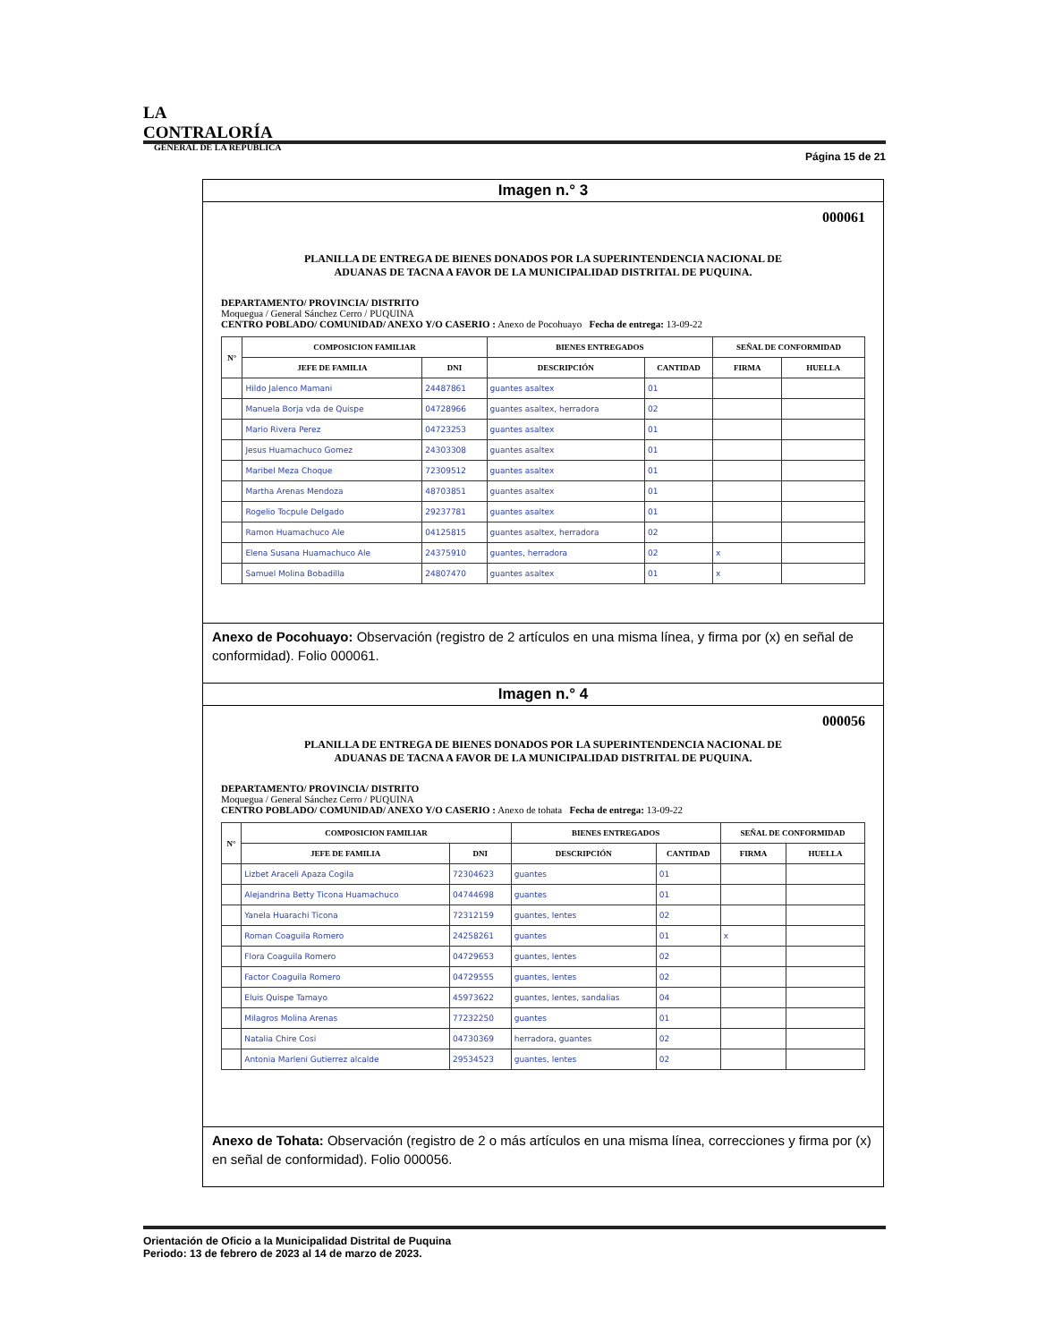LA CONTRALORÍA
GENERAL DE LA REPÚBLICA
Página 15 de 21
Imagen n.° 3
000061
PLANILLA DE ENTREGA DE BIENES DONADOS POR LA SUPERINTENDENCIA NACIONAL DE ADUANAS DE TACNA A FAVOR DE LA MUNICIPALIDAD DISTRITAL DE PUQUINA.
DEPARTAMENTO/ PROVINCIA/ DISTRITO
Moquegua / General Sánchez Cerro / PUQUINA
CENTRO POBLADO/ COMUNIDAD/ ANEXO Y/O CASERIO : Anexo de Pocohuayo Fecha de entrega: 13-09-22
| N° | COMPOSICION FAMILIAR | | BIENES ENTREGADOS | | SEÑAL DE CONFORMIDAD | |
| --- | --- | --- | --- | --- | --- | --- |
| | JEFE DE FAMILIA | DNI | DESCRIPCIÓN | CANTIDAD | FIRMA | HUELLA |
| | Hildo Jalenco Mamani | 24487861 | guantes asaltex | 01 | | |
| | Manuela Borja vda de Quispe | 04728966 | guantes asaltex, herradora | 02 | | |
| | Mario Rivera Perez | 04723253 | guantes asaltex | 01 | | |
| | Jesus Huamachuco Gomez | 24303308 | guantes asaltex | 01 | | |
| | Maribel Meza Choque | 72309512 | guantes asaltex | 01 | | |
| | Martha Arenas Mendoza | 48703851 | guantes asaltex | 01 | | |
| | Rogelio Tocpule Delgado | 29237781 | guantes asaltex | 01 | | |
| | Ramon Huamachuco Ale | 04125815 | guantes asaltex, herradora | 02 | | |
| | Elena Susana Huamachuco Ale | 24375910 | guantes, herradora | 02 | x | |
| | Samuel Molina Bobadilla | 24807470 | guantes asaltex | 01 | x | |
Anexo de Pocohuayo: Observación (registro de 2 artículos en una misma línea, y firma por (x) en señal de conformidad). Folio 000061.
Imagen n.° 4
000056
PLANILLA DE ENTREGA DE BIENES DONADOS POR LA SUPERINTENDENCIA NACIONAL DE ADUANAS DE TACNA A FAVOR DE LA MUNICIPALIDAD DISTRITAL DE PUQUINA.
DEPARTAMENTO/ PROVINCIA/ DISTRITO
Moquegua / General Sánchez Cerro / PUQUINA
CENTRO POBLADO/ COMUNIDAD/ ANEXO Y/O CASERIO : Anexo de tohata Fecha de entrega: 13-09-22
| N° | COMPOSICION FAMILIAR | | BIENES ENTREGADOS | | SEÑAL DE CONFORMIDAD | |
| --- | --- | --- | --- | --- | --- | --- |
| | JEFE DE FAMILIA | DNI | DESCRIPCIÓN | CANTIDAD | FIRMA | HUELLA |
| | Lizbet Araceli Apaza Cogila | 72304623 | guantes | 01 | | |
| | Alejandrina Betty Ticona Huamachuco | 04744698 | guantes | 01 | | |
| | Yanela Huarachi Ticona | 72312159 | guantes, lentes | 02 | | |
| | Roman Coaguila Romero | 24258261 | guantes | 01 | x | |
| | Flora Coaguila Romero | 04729653 | guantes, lentes | 02 | | |
| | Factor Coaguila Romero | 04729555 | guantes, lentes | 02 | | |
| | Eluis Quispe Tamayo | 45973622 | guantes, lentes, sandalias | 04 | | |
| | Milagros Molina Arenas | 77232250 | guantes | 01 | | |
| | Natalia Chire Cosi | 04730369 | herradora, guantes | 02 | | |
| | Antonia Marleni Gutierrez alcalde | 29534523 | guantes, lentes | 02 | | |
Anexo de Tohata: Observación (registro de 2 o más artículos en una misma línea, correcciones y firma por (x) en señal de conformidad). Folio 000056.
Orientación de Oficio a la Municipalidad Distrital de Puquina
Periodo: 13 de febrero de 2023 al 14 de marzo de 2023.